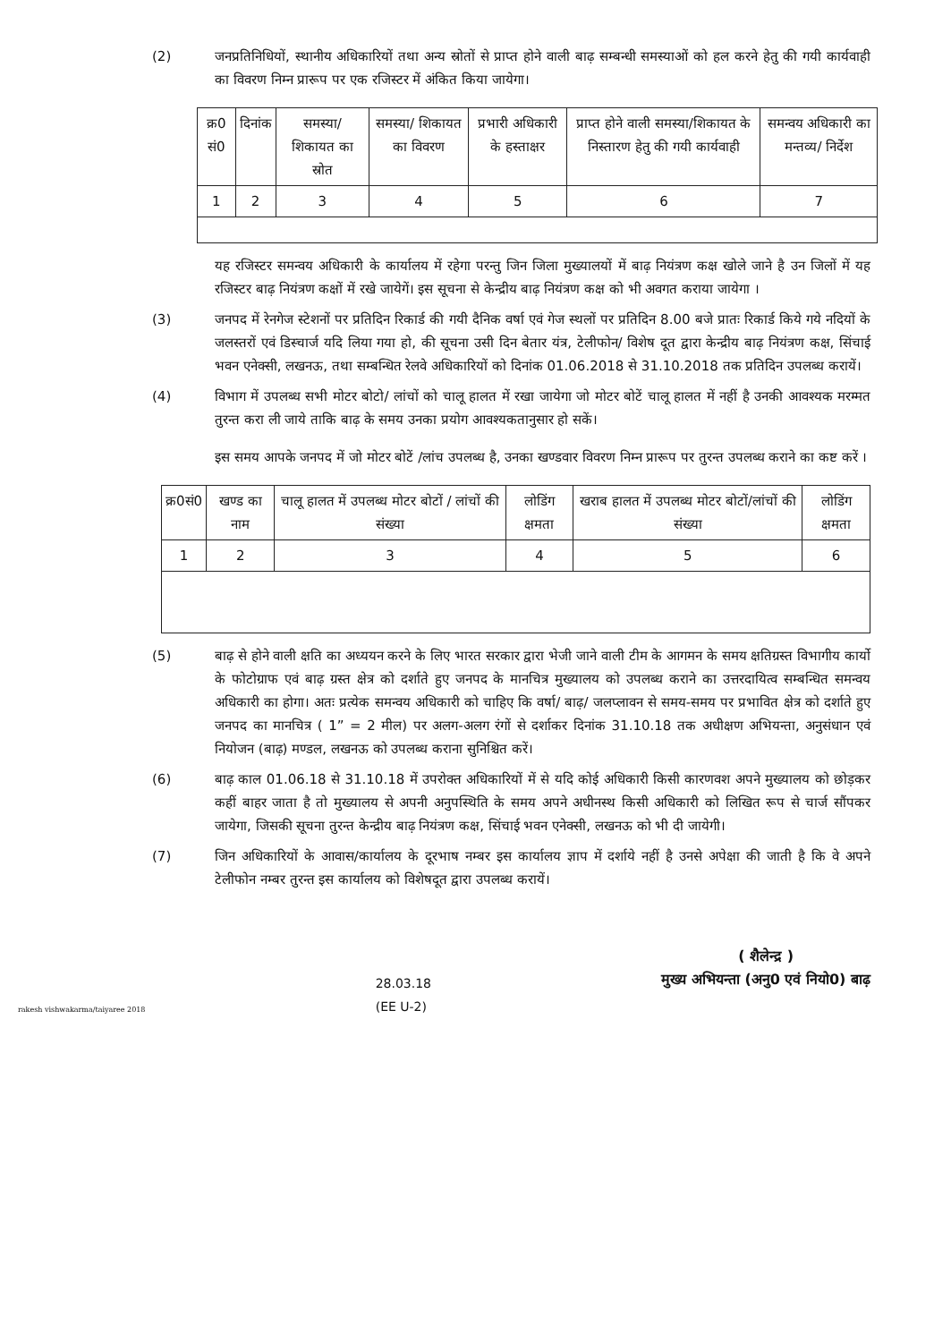(2) जनप्रतिनिधियों, स्थानीय अधिकारियों तथा अन्य स्रोतों से प्राप्त होने वाली बाढ़ सम्बन्धी समस्याओं को हल करने हेतु की गयी कार्यवाही का विवरण निम्न प्रारूप पर एक रजिस्टर में अंकित किया जायेगा।
| क्र0 सं0 | दिनांक | समस्या/ शिकायत का स्रोत | समस्या/ शिकायत का विवरण | प्रभारी अधिकारी के हस्ताक्षर | प्राप्त होने वाली समस्या/शिकायत के निस्तारण हेतु की गयी कार्यवाही | समन्वय अधिकारी का मन्तव्य/ निर्देश |
| --- | --- | --- | --- | --- | --- | --- |
| 1 | 2 | 3 | 4 | 5 | 6 | 7 |
यह रजिस्टर समन्वय अधिकारी के कार्यालय में रहेगा परन्तु जिन जिला मुख्यालयों में बाढ़ नियंत्रण कक्ष खोले जाने है उन जिलों में यह रजिस्टर बाढ़ नियंत्रण कक्षों में रखे जायेगें। इस सूचना से केन्द्रीय बाढ़ नियंत्रण कक्ष को भी अवगत कराया जायेगा ।
(3) जनपद में रेनगेज स्टेशनों पर प्रतिदिन रिकार्ड की गयी दैनिक वर्षा एवं गेज स्थलों पर प्रतिदिन 8.00 बजे प्रातः रिकार्ड किये गये नदियों के जलस्तरों एवं डिस्चार्ज यदि लिया गया हो, की सूचना उसी दिन बेतार यंत्र, टेलीफोन/ विशेष दूत द्वारा केन्द्रीय बाढ़ नियंत्रण कक्ष, सिंचाई भवन एनेक्सी, लखनऊ, तथा सम्बन्धित रेलवे अधिकारियों को दिनांक 01.06.2018 से 31.10.2018 तक प्रतिदिन उपलब्ध करायें।
(4) विभाग में उपलब्ध सभी मोटर बोटो/ लांचों को चालू हालत में रखा जायेगा जो मोटर बोटें चालू हालत में नहीं है उनकी आवश्यक मरम्मत तुरन्त करा ली जाये ताकि बाढ़ के समय उनका प्रयोग आवश्यकतानुसार हो सकें।
इस समय आपके जनपद में जो मोटर बोटें /लांच उपलब्ध है, उनका खण्डवार विवरण निम्न प्रारूप पर तुरन्त उपलब्ध कराने का कष्ट करें ।
| क्र0सं0 | खण्ड का नाम | चालू हालत में उपलब्ध मोटर बोटों / लांचों की संख्या | लोडिंग क्षमता | खराब हालत में उपलब्ध मोटर बोटों/लांचों की संख्या | लोडिंग क्षमता |
| --- | --- | --- | --- | --- | --- |
| 1 | 2 | 3 | 4 | 5 | 6 |
(5) बाढ़ से होने वाली क्षति का अध्ययन करने के लिए भारत सरकार द्वारा भेजी जाने वाली टीम के आगमन के समय क्षतिग्रस्त विभागीय कार्यो के फोटोग्राफ एवं बाढ़ ग्रस्त क्षेत्र को दर्शाते हुए जनपद के मानचित्र मुख्यालय को उपलब्ध कराने का उत्तरदायित्व सम्बन्धित समन्वय अधिकारी का होगा। अतः प्रत्येक समन्वय अधिकारी को चाहिए कि वर्षा/ बाढ़/ जलप्लावन से समय-समय पर प्रभावित क्षेत्र को दर्शाते हुए जनपद का मानचित्र ( 1” = 2 मील) पर अलग-अलग रंगों से दर्शाकर दिनांक 31.10.18 तक अधीक्षण अभियन्ता, अनुसंधान एवं नियोजन (बाढ़) मण्डल, लखनऊ को उपलब्ध कराना सुनिश्चित करें।
(6) बाढ़ काल 01.06.18 से 31.10.18 में उपरोक्त अधिकारियों में से यदि कोई अधिकारी किसी कारणवश अपने मुख्यालय को छोड़कर कहीं बाहर जाता है तो मुख्यालय से अपनी अनुपस्थिति के समय अपने अधीनस्थ किसी अधिकारी को लिखित रूप से चार्ज सौंपकर जायेगा, जिसकी सूचना तुरन्त केन्द्रीय बाढ़ नियंत्रण कक्ष, सिंचाई भवन एनेक्सी, लखनऊ को भी दी जायेगी।
(7) जिन अधिकारियों के आवास/कार्यालय के दूरभाष नम्बर इस कार्यालय ज्ञाप में दर्शाये नहीं है उनसे अपेक्षा की जाती है कि वे अपने टेलीफोन नम्बर तुरन्त इस कार्यालय को विशेषदूत द्वारा उपलब्ध करायें।
rakesh vishwakarma/taiyaree 2018
28.03.18
(EE U-2)
( शैलेन्द्र )
मुख्य अभियन्ता (अनु0 एवं नियो0) बाढ़